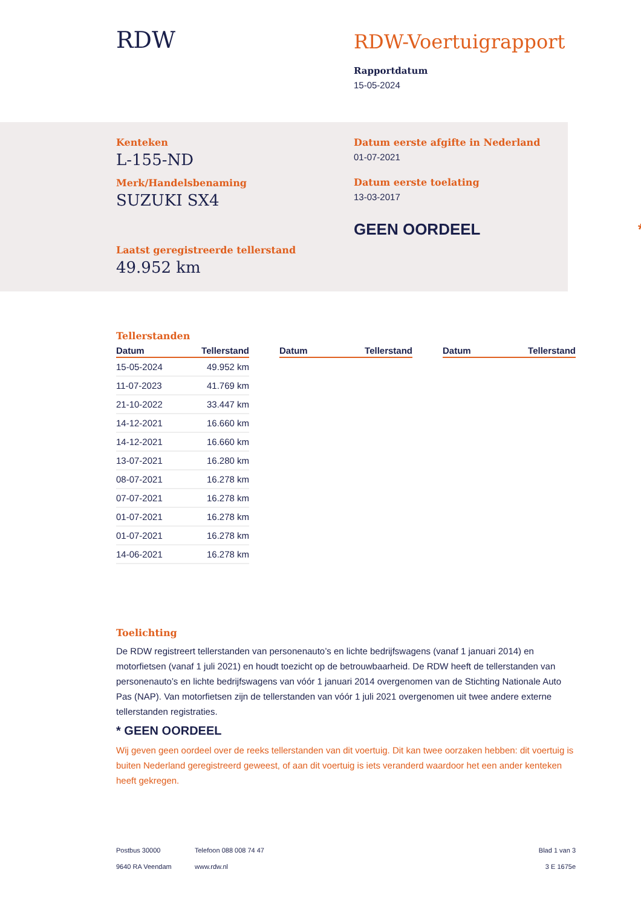RDW
RDW-Voertuigrapport
Rapportdatum
15-05-2024
Kenteken
L-155-ND
Merk/Handelsbenaming
SUZUKI SX4
Laatst geregistreerde tellerstand
49.952 km
Datum eerste afgifte in Nederland
01-07-2021
Datum eerste toelating
13-03-2017
GEEN OORDEEL *
Tellerstanden
| Datum | Tellerstand |
| --- | --- |
| 15-05-2024 | 49.952 km |
| 11-07-2023 | 41.769 km |
| 21-10-2022 | 33.447 km |
| 14-12-2021 | 16.660 km |
| 14-12-2021 | 16.660 km |
| 13-07-2021 | 16.280 km |
| 08-07-2021 | 16.278 km |
| 07-07-2021 | 16.278 km |
| 01-07-2021 | 16.278 km |
| 01-07-2021 | 16.278 km |
| 14-06-2021 | 16.278 km |
| Datum | Tellerstand |
| --- | --- |
| Datum | Tellerstand |
| --- | --- |
Toelichting
De RDW registreert tellerstanden van personenauto’s en lichte bedrijfswagens (vanaf 1 januari 2014) en motorfietsen (vanaf 1 juli 2021) en houdt toezicht op de betrouwbaarheid. De RDW heeft de tellerstanden van personenauto’s en lichte bedrijfswagens van vóór 1 januari 2014 overgenomen van de Stichting Nationale Auto Pas (NAP). Van motorfietsen zijn de tellerstanden van vóór 1 juli 2021 overgenomen uit twee andere externe tellerstanden registraties.
* GEEN OORDEEL
Wij geven geen oordeel over de reeks tellerstanden van dit voertuig. Dit kan twee oorzaken hebben: dit voertuig is buiten Nederland geregistreerd geweest, of aan dit voertuig is iets veranderd waardoor het een ander kenteken heeft gekregen.
Postbus 30000
9640 RA Veendam
Telefoon 088 008 74 47
www.rdw.nl
Blad 1 van 3
3 E 1675e